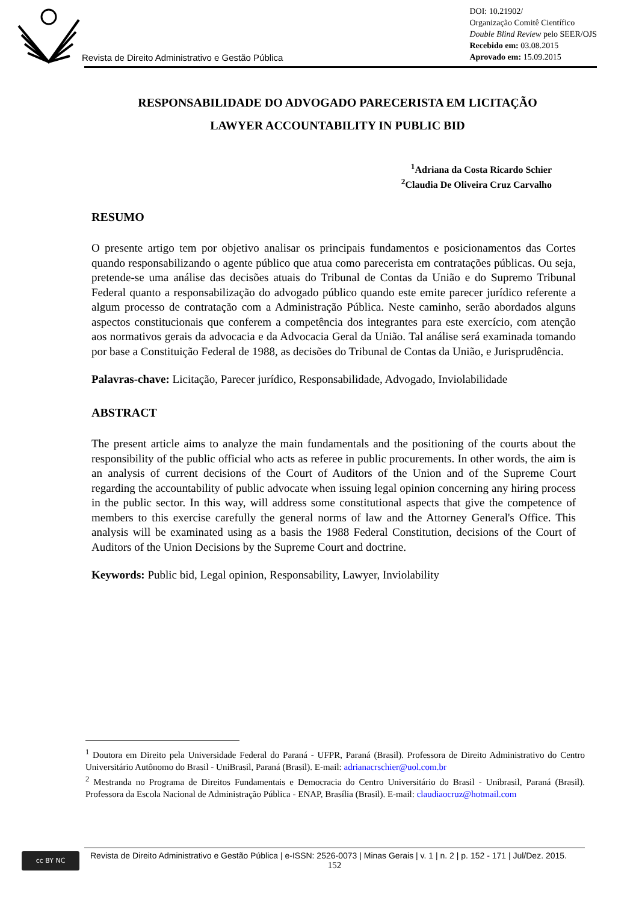Revista de Direito Administrativo e Gestão Pública
DOI: 10.21902/
Organização Comitê Científico
Double Blind Review pelo SEER/OJS
Recebido em: 03.08.2015
Aprovado em: 15.09.2015
RESPONSABILIDADE DO ADVOGADO PARECERISTA EM LICITAÇÃO
LAWYER ACCOUNTABILITY IN PUBLIC BID
<sup>1</sup> Adriana da Costa Ricardo Schier
<sup>2</sup> Claudia De Oliveira Cruz Carvalho
RESUMO
O presente artigo tem por objetivo analisar os principais fundamentos e posicionamentos das Cortes quando responsabilizando o agente público que atua como parecerista em contratações públicas. Ou seja, pretende-se uma análise das decisões atuais do Tribunal de Contas da União e do Supremo Tribunal Federal quanto a responsabilização do advogado público quando este emite parecer jurídico referente a algum processo de contratação com a Administração Pública. Neste caminho, serão abordados alguns aspectos constitucionais que conferem a competência dos integrantes para este exercício, com atenção aos normativos gerais da advocacia e da Advocacia Geral da União. Tal análise será examinada tomando por base a Constituição Federal de 1988, as decisões do Tribunal de Contas da União, e Jurisprudência.
Palavras-chave: Licitação, Parecer jurídico, Responsabilidade, Advogado, Inviolabilidade
ABSTRACT
The present article aims to analyze the main fundamentals and the positioning of the courts about the responsibility of the public official who acts as referee in public procurements. In other words, the aim is an analysis of current decisions of the Court of Auditors of the Union and of the Supreme Court regarding the accountability of public advocate when issuing legal opinion concerning any hiring process in the public sector. In this way, will address some constitutional aspects that give the competence of members to this exercise carefully the general norms of law and the Attorney General's Office. This analysis will be examinated using as a basis the 1988 Federal Constitution, decisions of the Court of Auditors of the Union Decisions by the Supreme Court and doctrine.
Keywords: Public bid, Legal opinion, Responsability, Lawyer, Inviolability
<sup>1</sup> Doutora em Direito pela Universidade Federal do Paraná - UFPR, Paraná (Brasil). Professora de Direito Administrativo do Centro Universitário Autônomo do Brasil - UniBrasil, Paraná (Brasil). E-mail: adrianacrschier@uol.com.br
<sup>2</sup> Mestranda no Programa de Direitos Fundamentais e Democracia do Centro Universitário do Brasil - Unibrasil, Paraná (Brasil). Professora da Escola Nacional de Administração Pública - ENAP, Brasília (Brasil). E-mail: claudiaocruz@hotmail.com
cc BY NC
Revista de Direito Administrativo e Gestão Pública | e-ISSN: 2526-0073 | Minas Gerais | v. 1 | n. 2 | p. 152 - 171 | Jul/Dez. 2015.
152